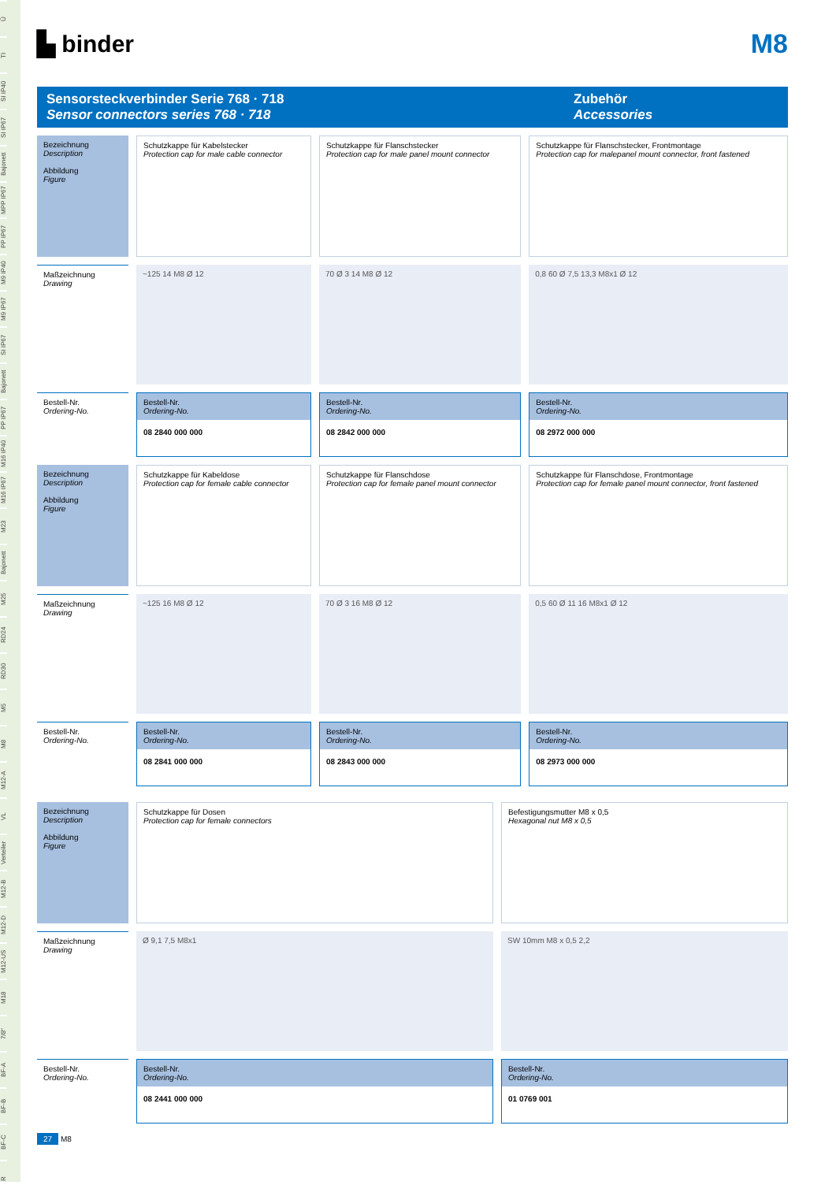Ü
TI
SI IP40
SI IP67
Bajonett
MPP IP67
PP IP67
M9 IP40
M9 IP67
SI IP67
Bajonett
PP IP67
M16 IP40
M16 IP67
M23
Bajonett
M25
RD24
RD30
M5
M8
M12-A
VL
Verteiler
M12-B
M12-D
M12-US
M18
7/8"
BF-A
BF-B
BF-C
R
▙ binder M8
Sensorsteckverbinder Serie 768 · 718
Sensor connectors series 768 · 718
Zubehör
Accessories
| Bezeichnung Description Abbildung Figure | Schutzkappe für Kabelstecker Protection cap for male cable connector | Schutzkappe für Flanschstecker Protection cap for male panel mount connector | Schutzkappe für Flanschstecker, Frontmontage Protection cap for malepanel mount connector, front fastened |
| Maßzeichnung Drawing | ~125 14 M8 Ø 12 | 70 Ø 3 14 M8 Ø 12 | 0,8 60 Ø 7,5 13,3 M8x1 Ø 12 |
| Bestell-Nr. Ordering-No. | Bestell-Nr. Ordering-No. 08 2840 000 000 | Bestell-Nr. Ordering-No. 08 2842 000 000 | Bestell-Nr. Ordering-No. 08 2972 000 000 |
| Bezeichnung Description Abbildung Figure | Schutzkappe für Kabeldose Protection cap for female cable connector | Schutzkappe für Flanschdose Protection cap for female panel mount connector | Schutzkappe für Flanschdose, Frontmontage Protection cap for female panel mount connector, front fastened |
| Maßzeichnung Drawing | ~125 16 M8 Ø 12 | 70 Ø 3 16 M8 Ø 12 | 0,5 60 Ø 11 16 M8x1 Ø 12 |
| Bestell-Nr. Ordering-No. | Bestell-Nr. Ordering-No. 08 2841 000 000 | Bestell-Nr. Ordering-No. 08 2843 000 000 | Bestell-Nr. Ordering-No. 08 2973 000 000 |
| Bezeichnung Description Abbildung Figure | Schutzkappe für Dosen Protection cap for female connectors | Befestigungsmutter M8 x 0,5 Hexagonal nut M8 x 0,5 |
| Maßzeichnung Drawing | Ø 9,1 7,5 M8x1 | SW 10mm M8 x 0,5 2,2 |
| Bestell-Nr. Ordering-No. | Bestell-Nr. Ordering-No. 08 2441 000 000 | Bestell-Nr. Ordering-No. 01 0769 001 |
27 M8